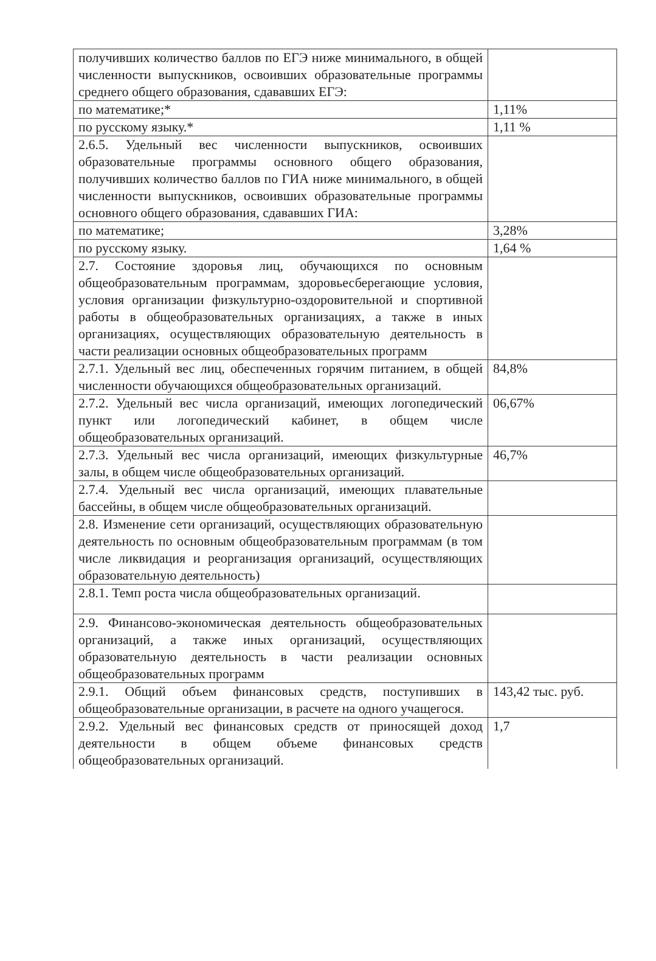| получивших количество баллов по ЕГЭ ниже минимального, в общей численности выпускников, освоивших образовательные программы среднего общего образования, сдававших ЕГЭ: | |
| по математике;* | 1,11% |
| по русскому языку.* | 1,11 % |
| 2.6.5. Удельный вес численности выпускников, освоивших образовательные программы основного общего образования, получивших количество баллов по ГИА ниже минимального, в общей численности выпускников, освоивших образовательные программы основного общего образования, сдававших ГИА: | |
| по математике; | 3,28% |
| по русскому языку. | 1,64 % |
| 2.7. Состояние здоровья лиц, обучающихся по основным общеобразовательным программам, здоровьесберегающие условия, условия организации физкультурно-оздоровительной и спортивной работы в общеобразовательных организациях, а также в иных организациях, осуществляющих образовательную деятельность в части реализации основных общеобразовательных программ | |
| 2.7.1. Удельный вес лиц, обеспеченных горячим питанием, в общей численности обучающихся общеобразовательных организаций. | 84,8% |
| 2.7.2. Удельный вес числа организаций, имеющих логопедический пункт или логопедический кабинет, в общем числе общеобразовательных организаций. | 06,67% |
| 2.7.3. Удельный вес числа организаций, имеющих физкультурные залы, в общем числе общеобразовательных организаций. | 46,7% |
| 2.7.4. Удельный вес числа организаций, имеющих плавательные бассейны, в общем числе общеобразовательных организаций. | |
| 2.8. Изменение сети организаций, осуществляющих образовательную деятельность по основным общеобразовательным программам (в том числе ликвидация и реорганизация организаций, осуществляющих образовательную деятельность) | |
| 2.8.1. Темп роста числа общеобразовательных организаций. | |
| 2.9. Финансово-экономическая деятельность общеобразовательных организаций, а также иных организаций, осуществляющих образовательную деятельность в части реализации основных общеобразовательных программ | |
| 2.9.1. Общий объем финансовых средств, поступивших в общеобразовательные организации, в расчете на одного учащегося. | 143,42 тыс. руб. |
| 2.9.2. Удельный вес финансовых средств от приносящей доход деятельности в общем объеме финансовых средств общеобразовательных организаций. | 1,7 |